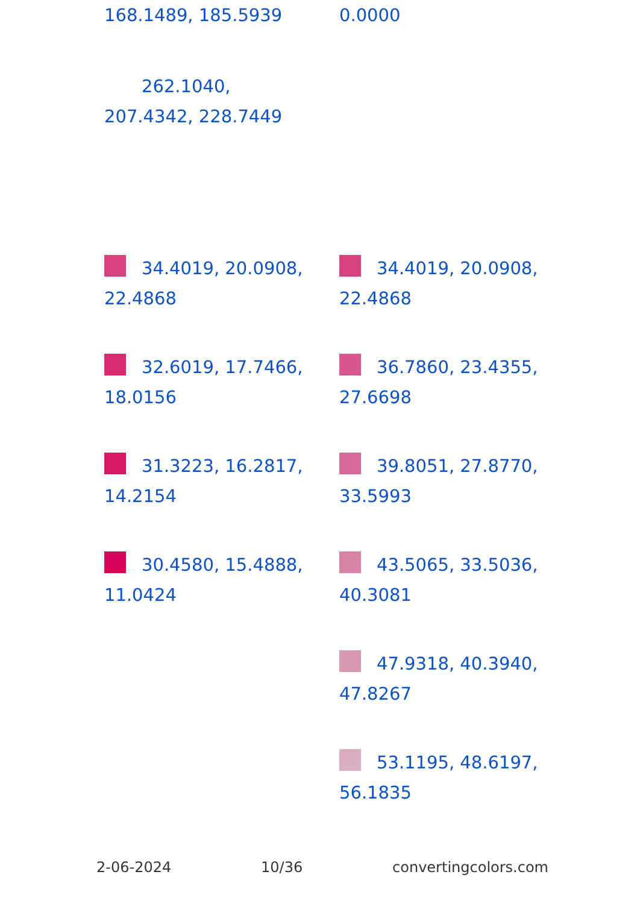168.1489, 185.5939 0.0000
262.1040,
207.4342, 228.7449
34.4019, 20.0908, 22.4868
34.4019, 20.0908, 22.4868
32.6019, 17.7466, 18.0156
36.7860, 23.4355, 27.6698
31.3223, 16.2817, 14.2154
39.8051, 27.8770, 33.5993
30.4580, 15.4888, 11.0424
43.5065, 33.5036, 40.3081
47.9318, 40.3940, 47.8267
53.1195, 48.6197, 56.1835
2-06-2024 10/36 convertingcolors.com